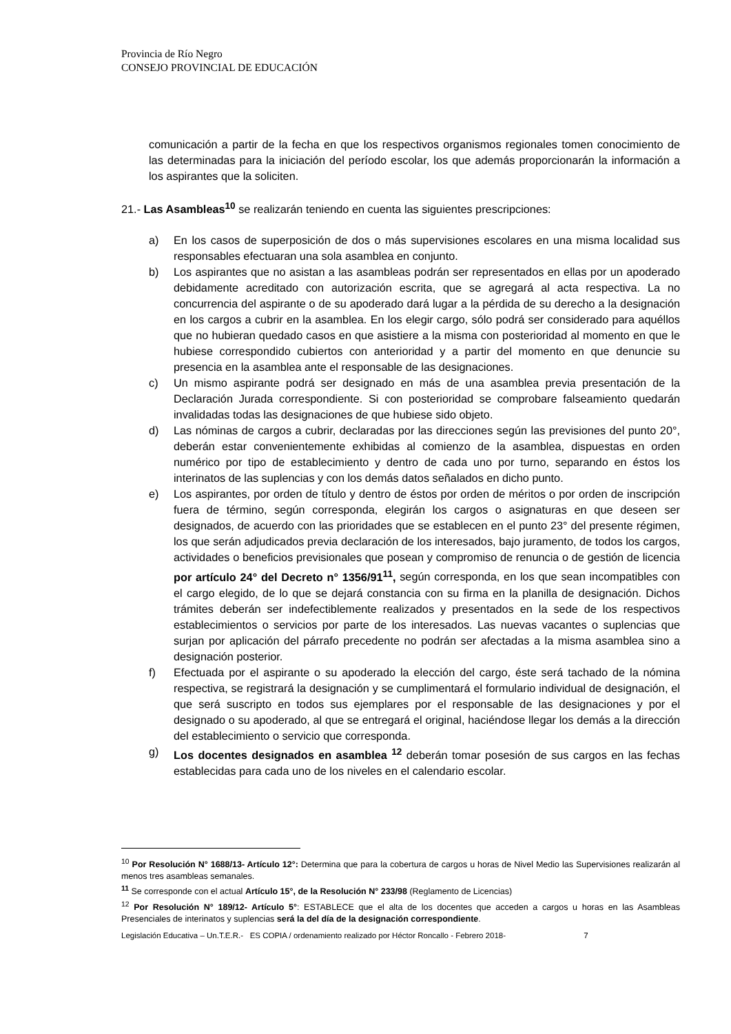Provincia de Río Negro
CONSEJO PROVINCIAL DE EDUCACIÓN
comunicación a partir de la fecha en que los respectivos organismos regionales tomen conocimiento de las determinadas para la iniciación del período escolar, los que además proporcionarán la información a los aspirantes que la soliciten.
21.- Las Asambleas<sup>10</sup> se realizarán teniendo en cuenta las siguientes prescripciones:
a) En los casos de superposición de dos o más supervisiones escolares en una misma localidad sus responsables efectuaran una sola asamblea en conjunto.
b) Los aspirantes que no asistan a las asambleas podrán ser representados en ellas por un apoderado debidamente acreditado con autorización escrita, que se agregará al acta respectiva. La no concurrencia del aspirante o de su apoderado dará lugar a la pérdida de su derecho a la designación en los cargos a cubrir en la asamblea. En los elegir cargo, sólo podrá ser considerado para aquéllos que no hubieran quedado casos en que asistiere a la misma con posterioridad al momento en que le hubiese correspondido cubiertos con anterioridad y a partir del momento en que denuncie su presencia en la asamblea ante el responsable de las designaciones.
c) Un mismo aspirante podrá ser designado en más de una asamblea previa presentación de la Declaración Jurada correspondiente. Si con posterioridad se comprobare falseamiento quedarán invalidadas todas las designaciones de que hubiese sido objeto.
d) Las nóminas de cargos a cubrir, declaradas por las direcciones según las previsiones del punto 20°, deberán estar convenientemente exhibidas al comienzo de la asamblea, dispuestas en orden numérico por tipo de establecimiento y dentro de cada uno por turno, separando en éstos los interinatos de las suplencias y con los demás datos señalados en dicho punto.
e) Los aspirantes, por orden de título y dentro de éstos por orden de méritos o por orden de inscripción fuera de término, según corresponda, elegirán los cargos o asignaturas en que deseen ser designados, de acuerdo con las prioridades que se establecen en el punto 23° del presente régimen, los que serán adjudicados previa declaración de los interesados, bajo juramento, de todos los cargos, actividades o beneficios previsionales que posean y compromiso de renuncia o de gestión de licencia por artículo 24° del Decreto n° 1356/91<sup>11</sup>, según corresponda, en los que sean incompatibles con el cargo elegido, de lo que se dejará constancia con su firma en la planilla de designación. Dichos trámites deberán ser indefectiblemente realizados y presentados en la sede de los respectivos establecimientos o servicios por parte de los interesados. Las nuevas vacantes o suplencias que surjan por aplicación del párrafo precedente no podrán ser afectadas a la misma asamblea sino a designación posterior.
f) Efectuada por el aspirante o su apoderado la elección del cargo, éste será tachado de la nómina respectiva, se registrará la designación y se cumplimentará el formulario individual de designación, el que será suscripto en todos sus ejemplares por el responsable de las designaciones y por el designado o su apoderado, al que se entregará el original, haciéndose llegar los demás a la dirección del establecimiento o servicio que corresponda.
g) Los docentes designados en asamblea <sup>12</sup> deberán tomar posesión de sus cargos en las fechas establecidas para cada uno de los niveles en el calendario escolar.
<sup>10</sup> Por Resolución N° 1688/13- Artículo 12°: Determina que para la cobertura de cargos u horas de Nivel Medio las Supervisiones realizarán al menos tres asambleas semanales.
<sup>11</sup> Se corresponde con el actual Artículo 15°, de la Resolución N° 233/98 (Reglamento de Licencias)
<sup>12</sup> Por Resolución N° 189/12- Artículo 5°: ESTABLECE que el alta de los docentes que acceden a cargos u horas en las Asambleas Presenciales de interinatos y suplencias será la del día de la designación correspondiente.
Legislación Educativa – Un.T.E.R.- ES COPIA / ordenamiento realizado por Héctor Roncallo - Febrero 2018- 7